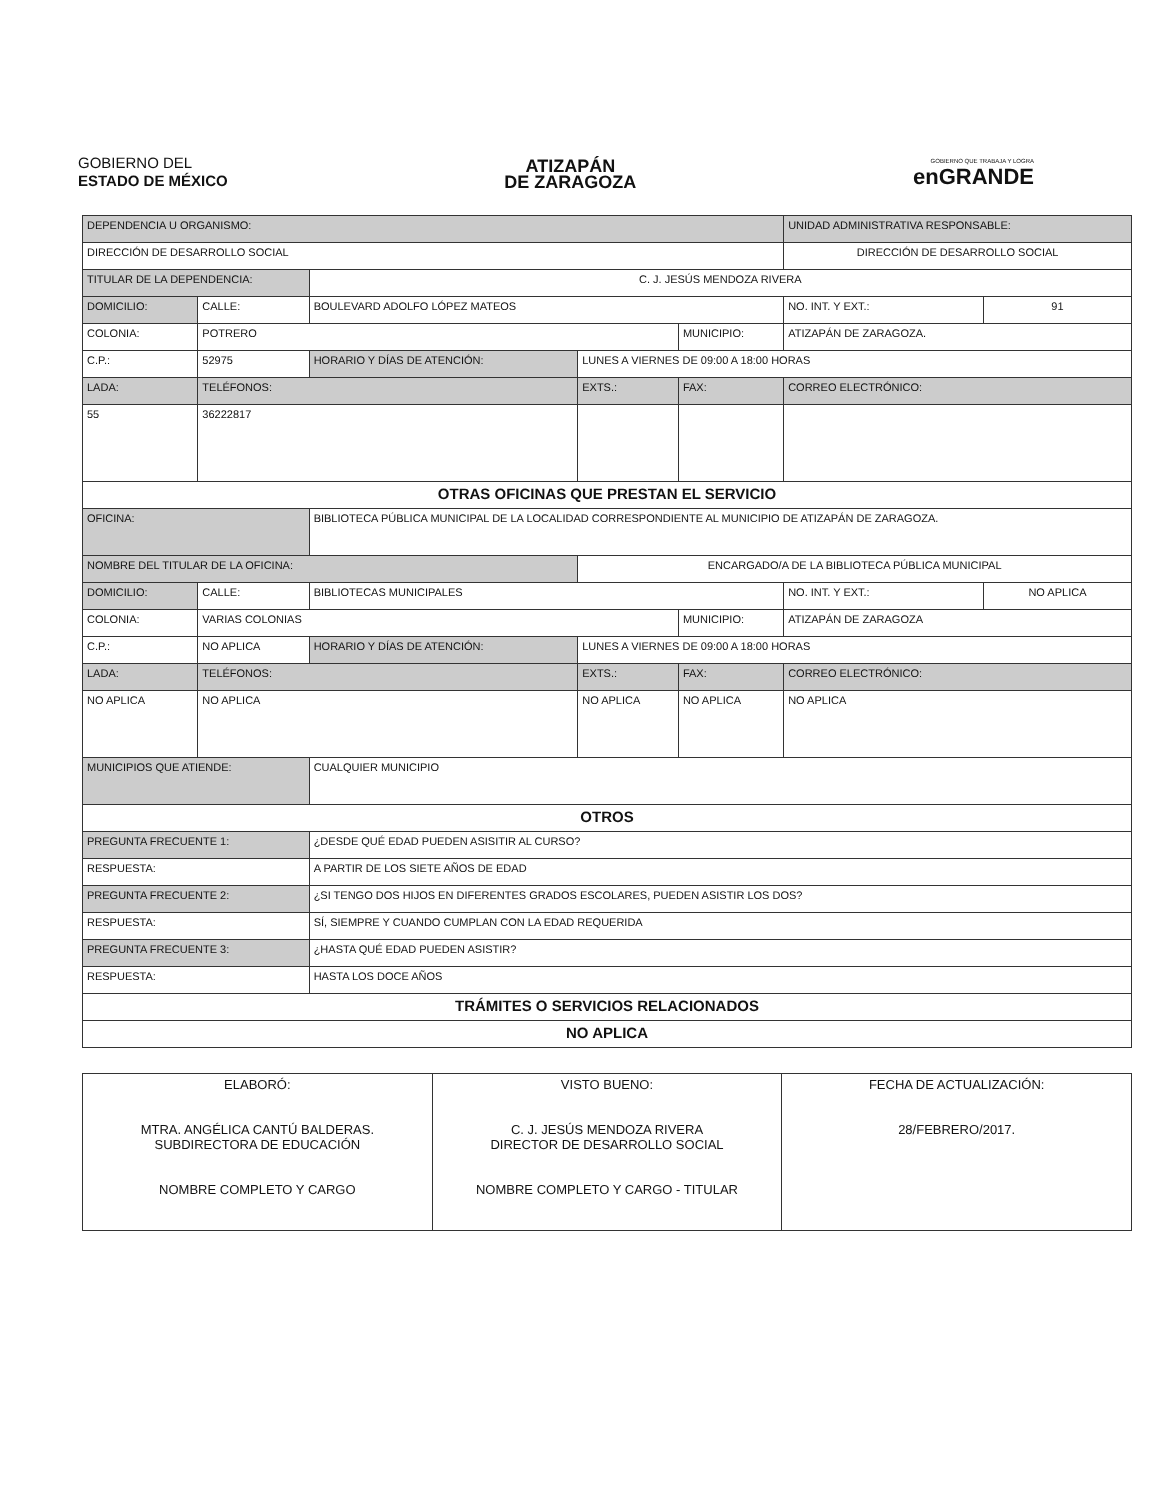GOBIERNO DEL
ESTADO DE MÉXICO
ATIZAPÁN
DE ZARAGOZA
GOBIERNO QUE TRABAJA Y LOGRA
enGRANDE
| DEPENDENCIA U ORGANISMO: | | | | | UNIDAD ADMINISTRATIVA RESPONSABLE: | | |
| DIRECCIÓN DE DESARROLLO SOCIAL | | | | | DIRECCIÓN DE DESARROLLO SOCIAL | | |
| TITULAR DE LA DEPENDENCIA: | | C. J. JESÚS MENDOZA RIVERA | | | | | |
| DOMICILIO: | CALLE: | BOULEVARD ADOLFO LÓPEZ MATEOS | | | | NO. INT. Y EXT.: | 91 |
| COLONIA: | POTRERO | | | MUNICIPIO: | ATIZAPÁN DE ZARAGOZA. | | |
| C.P.: | 52975 | HORARIO Y DÍAS DE ATENCIÓN: | LUNES A VIERNES DE 09:00 A 18:00 HORAS | | | | |
| LADA: | TELÉFONOS: | | EXTS.: | FAX: | | CORREO ELECTRÓNICO: | |
| 55 | 36222817 | | | | | | |
| OTRAS OFICINAS QUE PRESTAN EL SERVICIO | | | | | | | |
| OFICINA: | | BIBLIOTECA PÚBLICA MUNICIPAL DE LA LOCALIDAD CORRESPONDIENTE AL MUNICIPIO DE ATIZAPÁN DE ZARAGOZA. | | | | | |
| NOMBRE DEL TITULAR DE LA OFICINA: | | | ENCARGADO/A DE LA BIBLIOTECA PÚBLICA MUNICIPAL | | | | |
| DOMICILIO: | CALLE: | BIBLIOTECAS MUNICIPALES | | | | NO. INT. Y EXT.: | NO APLICA |
| COLONIA: | VARIAS COLONIAS | | | MUNICIPIO: | ATIZAPÁN DE ZARAGOZA | | |
| C.P.: | NO APLICA | HORARIO Y DÍAS DE ATENCIÓN: | LUNES A VIERNES DE 09:00 A 18:00 HORAS | | | | |
| LADA: | TELÉFONOS: | | EXTS.: | FAX: | | CORREO ELECTRÓNICO: | |
| NO APLICA | NO APLICA | | NO APLICA | NO APLICA | | NO APLICA | |
| MUNICIPIOS QUE ATIENDE: | | CUALQUIER MUNICIPIO | | | | | |
| OTROS | | | | | | | |
| PREGUNTA FRECUENTE 1: | | ¿DESDE QUÉ EDAD PUEDEN ASISITIR AL CURSO? | | | | | |
| RESPUESTA: | | A PARTIR DE LOS SIETE AÑOS DE EDAD | | | | | |
| PREGUNTA FRECUENTE 2: | | ¿SI TENGO DOS HIJOS EN DIFERENTES GRADOS ESCOLARES, PUEDEN ASISTIR LOS DOS? | | | | | |
| RESPUESTA: | | SÍ, SIEMPRE Y CUANDO CUMPLAN CON LA EDAD REQUERIDA | | | | | |
| PREGUNTA FRECUENTE 3: | | ¿HASTA QUÉ EDAD PUEDEN ASISTIR? | | | | | |
| RESPUESTA: | | HASTA LOS DOCE AÑOS | | | | | |
| TRÁMITES O SERVICIOS RELACIONADOS | | | | | | | |
| NO APLICA | | | | | | | |
| ELABORÓ: MTRA. ANGÉLICA CANTÚ BALDERAS. SUBDIRECTORA DE EDUCACIÓN NOMBRE COMPLETO Y CARGO | VISTO BUENO: C. J. JESÚS MENDOZA RIVERA DIRECTOR DE DESARROLLO SOCIAL NOMBRE COMPLETO Y CARGO - TITULAR | FECHA DE ACTUALIZACIÓN: 28/FEBRERO/2017. |